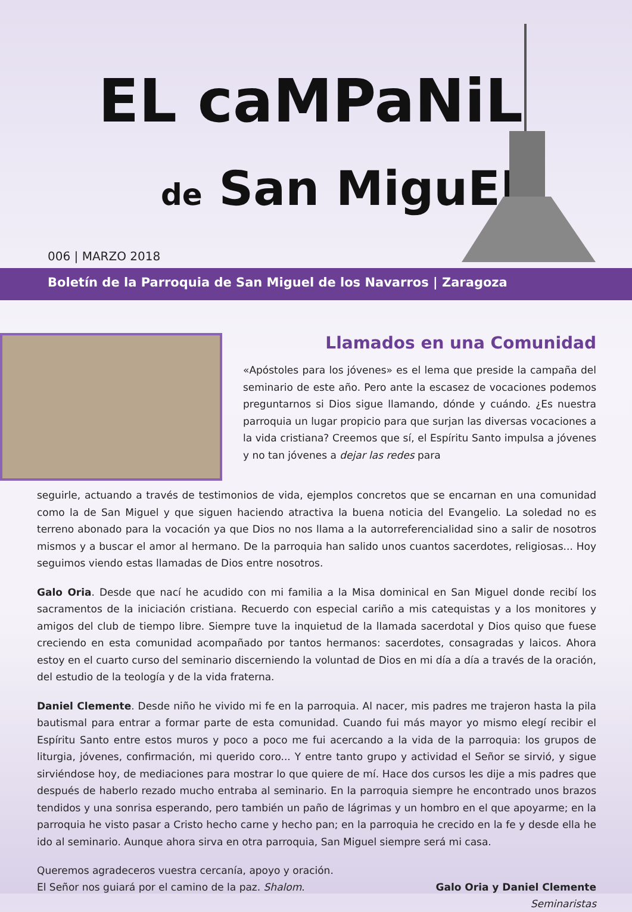EL caMPaNiL
de San MiguEL
006 | MARZO 2018
Boletín de la Parroquia de San Miguel de los Navarros | Zaragoza
Llamados en una Comunidad
«Apóstoles para los jóvenes» es el lema que preside la campaña del seminario de este año. Pero ante la escasez de vocaciones podemos preguntarnos si Dios sigue llamando, dónde y cuándo. ¿Es nuestra parroquia un lugar propicio para que surjan las diversas vocaciones a la vida cristiana? Creemos que sí, el Espíritu Santo impulsa a jóvenes y no tan jóvenes a dejar las redes para
seguirle, actuando a través de testimonios de vida, ejemplos concretos que se encarnan en una comunidad como la de San Miguel y que siguen haciendo atractiva la buena noticia del Evangelio. La soledad no es terreno abonado para la vocación ya que Dios no nos llama a la autorreferencialidad sino a salir de nosotros mismos y a buscar el amor al hermano. De la parroquia han salido unos cuantos sacerdotes, religiosas... Hoy seguimos viendo estas llamadas de Dios entre nosotros.
Galo Oria. Desde que nací he acudido con mi familia a la Misa dominical en San Miguel donde recibí los sacramentos de la iniciación cristiana. Recuerdo con especial cariño a mis catequistas y a los monitores y amigos del club de tiempo libre. Siempre tuve la inquietud de la llamada sacerdotal y Dios quiso que fuese creciendo en esta comunidad acompañado por tantos hermanos: sacerdotes, consagradas y laicos. Ahora estoy en el cuarto curso del seminario discerniendo la voluntad de Dios en mi día a día a través de la oración, del estudio de la teología y de la vida fraterna.
Daniel Clemente. Desde niño he vivido mi fe en la parroquia. Al nacer, mis padres me trajeron hasta la pila bautismal para entrar a formar parte de esta comunidad. Cuando fui más mayor yo mismo elegí recibir el Espíritu Santo entre estos muros y poco a poco me fui acercando a la vida de la parroquia: los grupos de liturgia, jóvenes, confirmación, mi querido coro... Y entre tanto grupo y actividad el Señor se sirvió, y sigue sirviéndose hoy, de mediaciones para mostrar lo que quiere de mí. Hace dos cursos les dije a mis padres que después de haberlo rezado mucho entraba al seminario. En la parroquia siempre he encontrado unos brazos tendidos y una sonrisa esperando, pero también un paño de lágrimas y un hombro en el que apoyarme; en la parroquia he visto pasar a Cristo hecho carne y hecho pan; en la parroquia he crecido en la fe y desde ella he ido al seminario. Aunque ahora sirva en otra parroquia, San Miguel siempre será mi casa.
Queremos agradeceros vuestra cercanía, apoyo y oración.
El Señor nos guiará por el camino de la paz. Shalom.
Galo Oria y Daniel Clemente
Seminaristas